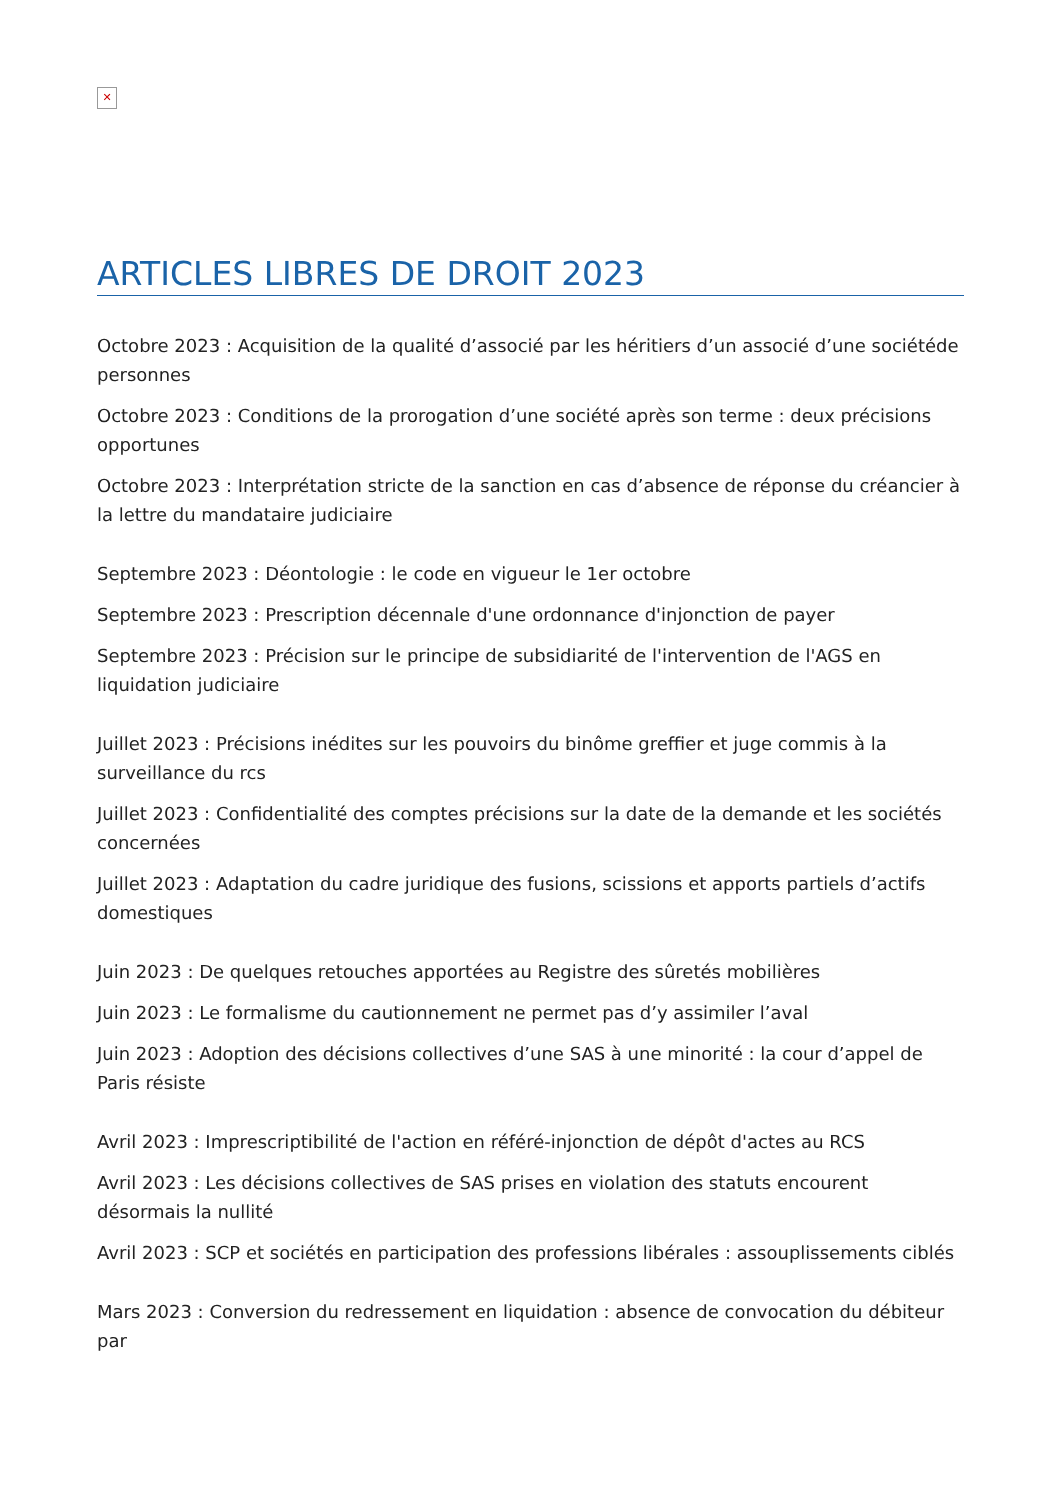✕
ARTICLES LIBRES DE DROIT 2023
Octobre 2023 : Acquisition de la qualité d’associé par les héritiers d’un associé d’une sociétéde personnes
Octobre 2023 : Conditions de la prorogation d’une société après son terme : deux précisions opportunes
Octobre 2023 : Interprétation stricte de la sanction en cas d’absence de réponse du créancier à la lettre du mandataire judiciaire
Septembre 2023 : Déontologie : le code en vigueur le 1er octobre
Septembre 2023 : Prescription décennale d'une ordonnance d'injonction de payer
Septembre 2023 : Précision sur le principe de subsidiarité de l'intervention de l'AGS en liquidation judiciaire
Juillet 2023 : Précisions inédites sur les pouvoirs du binôme greffier et juge commis à la surveillance du rcs
Juillet 2023 : Confidentialité des comptes précisions sur la date de la demande et les sociétés concernées
Juillet 2023 : Adaptation du cadre juridique des fusions, scissions et apports partiels d’actifs domestiques
Juin 2023 : De quelques retouches apportées au Registre des sûretés mobilières
Juin 2023 : Le formalisme du cautionnement ne permet pas d’y assimiler l’aval
Juin 2023 : Adoption des décisions collectives d’une SAS à une minorité : la cour d’appel de Paris résiste
Avril 2023 : Imprescriptibilité de l'action en référé-injonction de dépôt d'actes au RCS
Avril 2023 : Les décisions collectives de SAS prises en violation des statuts encourent désormais la nullité
Avril 2023 : SCP et sociétés en participation des professions libérales : assouplissements ciblés
Mars 2023 : Conversion du redressement en liquidation : absence de convocation du débiteur par